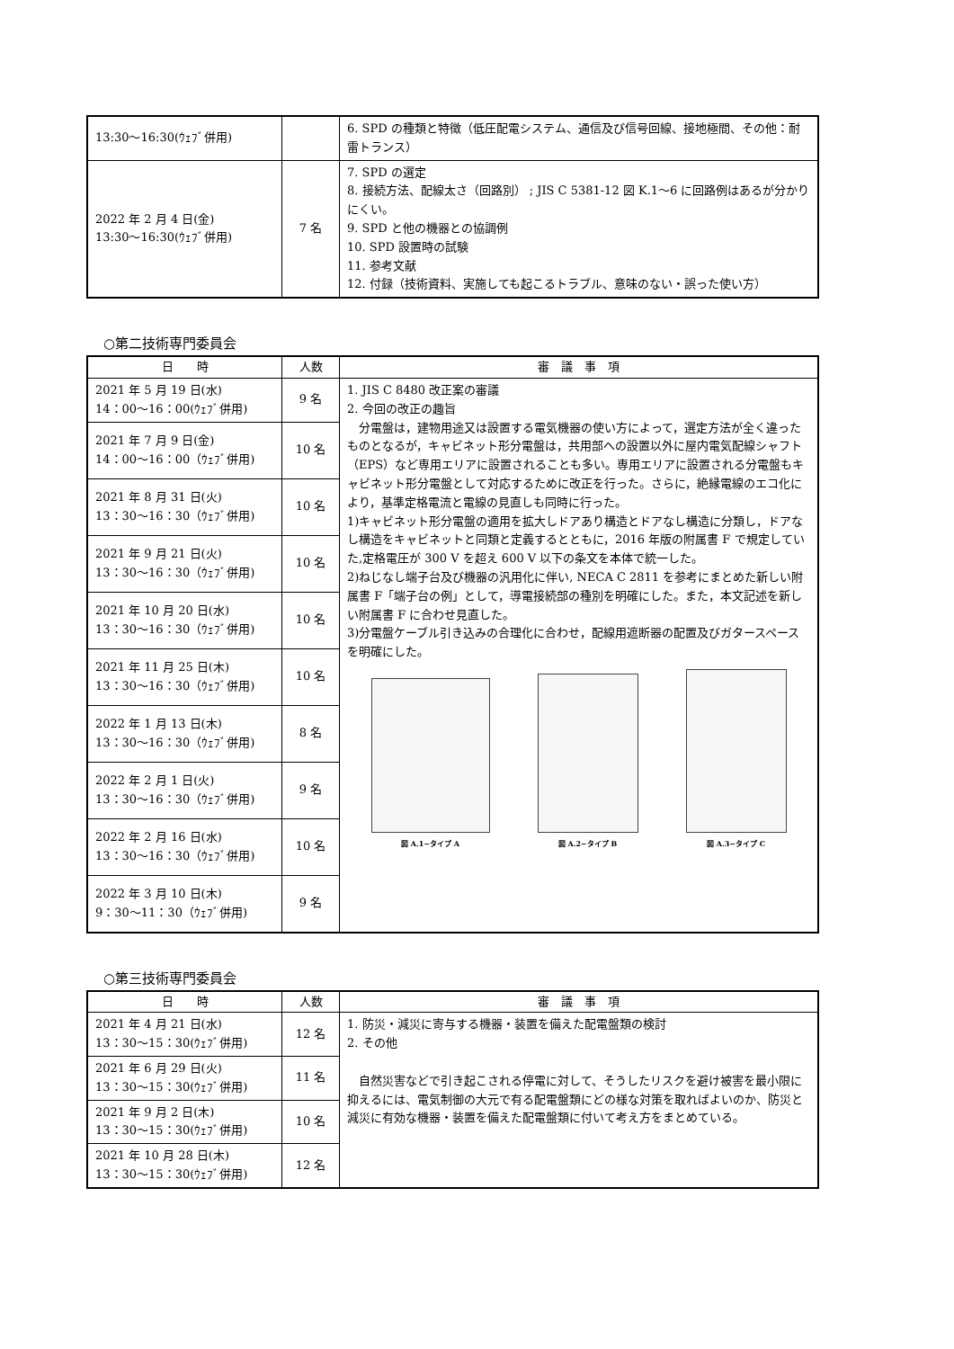| 13:30〜16:30(ｳｪﾌﾞ併用) | | 6. SPD の種類と特徴（低圧配電システム、通信及び信号回線、接地極間、その他：耐雷トランス） |
| 2022 年 2 月 4 日(金) 13:30〜16:30(ｳｪﾌﾞ併用) | 7 名 | 7. SPD の選定 8. 接続方法、配線太さ（回路別） ; JIS C 5381-12 図 K.1〜6 に回路例はあるが分かりにくい。 9. SPD と他の機器との協調例 10. SPD 設置時の試験 11. 参考文献 12. 付録（技術資料、実施しても起こるトラブル、意味のない・誤った使い方） |
○第二技術専門委員会
| 日 時 | 人数 | 審 議 事 項 |
| --- | --- | --- |
| 2021 年 5 月 19 日(水) 14：00〜16：00(ｳｪﾌﾞ併用) | 9 名 | 1. JIS C 8480 改正案の審議 2. 今回の改正の趣旨 分電盤は，建物用途又は設置する電気機器の使い方によって，選定方法が全く違ったものとなるが，キャビネット形分電盤は，共用部への設置以外に屋内電気配線シャフト（EPS）など専用エリアに設置されることも多い。専用エリアに設置される分電盤もキャビネット形分電盤として対応するために改正を行った。さらに，絶縁電線のエコ化により，基準定格電流と電線の見直しも同時に行った。 1)キャビネット形分電盤の適用を拡大しドアあり構造とドアなし構造に分類し，ドアなし構造をキャビネットと同類と定義するとともに，2016 年版の附属書 F で規定していた,定格電圧が 300 V を超え 600 V 以下の条文を本体で統一した。 2)ねじなし端子台及び機器の汎用化に伴い, NECA C 2811 を参考にまとめた新しい附属書 F「端子台の例」として，導電接続部の種別を明確にした。また，本文記述を新しい附属書 F に合わせ見直した。 3)分電盤ケーブル引き込みの合理化に合わせ，配線用遮断器の配置及びガタースペースを明確にした。 図 A.1−タイプ A 図 A.2−タイプ B 図 A.3−タイプ C |
| 2021 年 7 月 9 日(金) 14：00〜16：00（ｳｪﾌﾞ併用) | 10 名 | |
| 2021 年 8 月 31 日(火) 13：30〜16：30（ｳｪﾌﾞ併用) | 10 名 | |
| 2021 年 9 月 21 日(火) 13：30〜16：30（ｳｪﾌﾞ併用) | 10 名 | |
| 2021 年 10 月 20 日(水) 13：30〜16：30（ｳｪﾌﾞ併用) | 10 名 | |
| 2021 年 11 月 25 日(木) 13：30〜16：30（ｳｪﾌﾞ併用) | 10 名 | |
| 2022 年 1 月 13 日(木) 13：30〜16：30（ｳｪﾌﾞ併用) | 8 名 | |
| 2022 年 2 月 1 日(火) 13：30〜16：30（ｳｪﾌﾞ併用) | 9 名 | |
| 2022 年 2 月 16 日(水) 13：30〜16：30（ｳｪﾌﾞ併用) | 10 名 | |
| 2022 年 3 月 10 日(木) 9：30〜11：30（ｳｪﾌﾞ併用) | 9 名 | |
○第三技術専門委員会
| 日 時 | 人数 | 審 議 事 項 |
| --- | --- | --- |
| 2021 年 4 月 21 日(水) 13：30〜15：30(ｳｪﾌﾞ併用) | 12 名 | 1. 防災・減災に寄与する機器・装置を備えた配電盤類の検討 2. その他 自然災害などで引き起こされる停電に対して、そうしたリスクを避け被害を最小限に抑えるには、電気制御の大元で有る配電盤類にどの様な対策を取ればよいのか、防災と減災に有効な機器・装置を備えた配電盤類に付いて考え方をまとめている。 |
| 2021 年 6 月 29 日(火) 13：30〜15：30(ｳｪﾌﾞ併用) | 11 名 | |
| 2021 年 9 月 2 日(木) 13：30〜15：30(ｳｪﾌﾞ併用) | 10 名 | |
| 2021 年 10 月 28 日(木) 13：30〜15：30(ｳｪﾌﾞ併用) | 12 名 | |